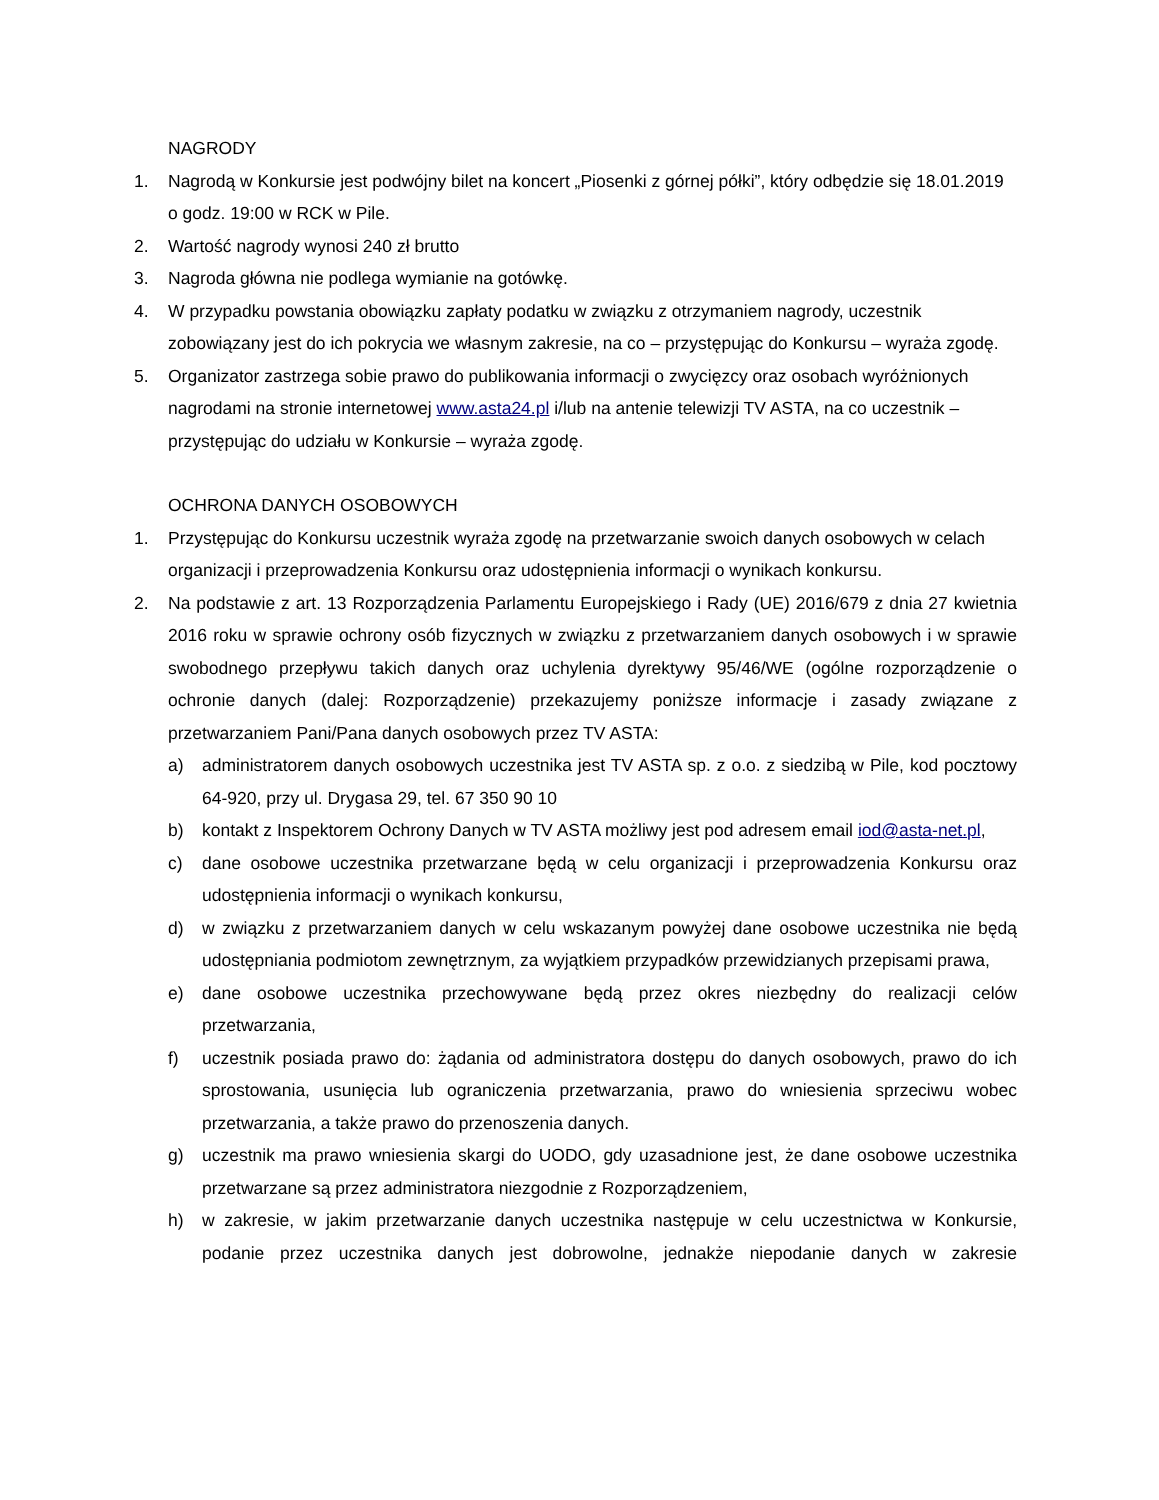NAGRODY
1. Nagrodą w Konkursie jest podwójny bilet na koncert „Piosenki z górnej półki”, który odbędzie się 18.01.2019 o godz. 19:00 w RCK w Pile.
2. Wartość nagrody wynosi 240 zł brutto
3. Nagroda główna nie podlega wymianie na gotówkę.
4. W przypadku powstania obowiązku zapłaty podatku w związku z otrzymaniem nagrody, uczestnik zobowiązany jest do ich pokrycia we własnym zakresie, na co – przystępując do Konkursu – wyraża zgodę.
5. Organizator zastrzega sobie prawo do publikowania informacji o zwycięzcy oraz osobach wyróżnionych nagrodami na stronie internetowej www.asta24.pl i/lub na antenie telewizji TV ASTA, na co uczestnik – przystępując do udziału w Konkursie – wyraża zgodę.
OCHRONA DANYCH OSOBOWYCH
1. Przystępując do Konkursu uczestnik wyraża zgodę na przetwarzanie swoich danych osobowych w celach organizacji i przeprowadzenia Konkursu oraz udostępnienia informacji o wynikach konkursu.
2. Na podstawie z art. 13 Rozporządzenia Parlamentu Europejskiego i Rady (UE) 2016/679 z dnia 27 kwietnia 2016 roku w sprawie ochrony osób fizycznych w związku z przetwarzaniem danych osobowych i w sprawie swobodnego przepływu takich danych oraz uchylenia dyrektywy 95/46/WE (ogólne rozporządzenie o ochronie danych (dalej: Rozporządzenie) przekazujemy poniższe informacje i zasady związane z przetwarzaniem Pani/Pana danych osobowych przez TV ASTA:
a) administratorem danych osobowych uczestnika jest TV ASTA sp. z o.o. z siedzibą w Pile, kod pocztowy 64-920, przy ul. Drygasa 29, tel. 67 350 90 10
b) kontakt z Inspektorem Ochrony Danych w TV ASTA możliwy jest pod adresem email iod@asta-net.pl,
c) dane osobowe uczestnika przetwarzane będą w celu organizacji i przeprowadzenia Konkursu oraz udostępnienia informacji o wynikach konkursu,
d) w związku z przetwarzaniem danych w celu wskazanym powyżej dane osobowe uczestnika nie będą udostępniania podmiotom zewnętrznym, za wyjątkiem przypadków przewidzianych przepisami prawa,
e) dane osobowe uczestnika przechowywane będą przez okres niezbędny do realizacji celów przetwarzania,
f) uczestnik posiada prawo do: żądania od administratora dostępu do danych osobowych, prawo do ich sprostowania, usunięcia lub ograniczenia przetwarzania, prawo do wniesienia sprzeciwu wobec przetwarzania, a także prawo do przenoszenia danych.
g) uczestnik ma prawo wniesienia skargi do UODO, gdy uzasadnione jest, że dane osobowe uczestnika przetwarzane są przez administratora niezgodnie z Rozporządzeniem,
h) w zakresie, w jakim przetwarzanie danych uczestnika następuje w celu uczestnictwa w Konkursie, podanie przez uczestnika danych jest dobrowolne, jednakże niepodanie danych w zakresie